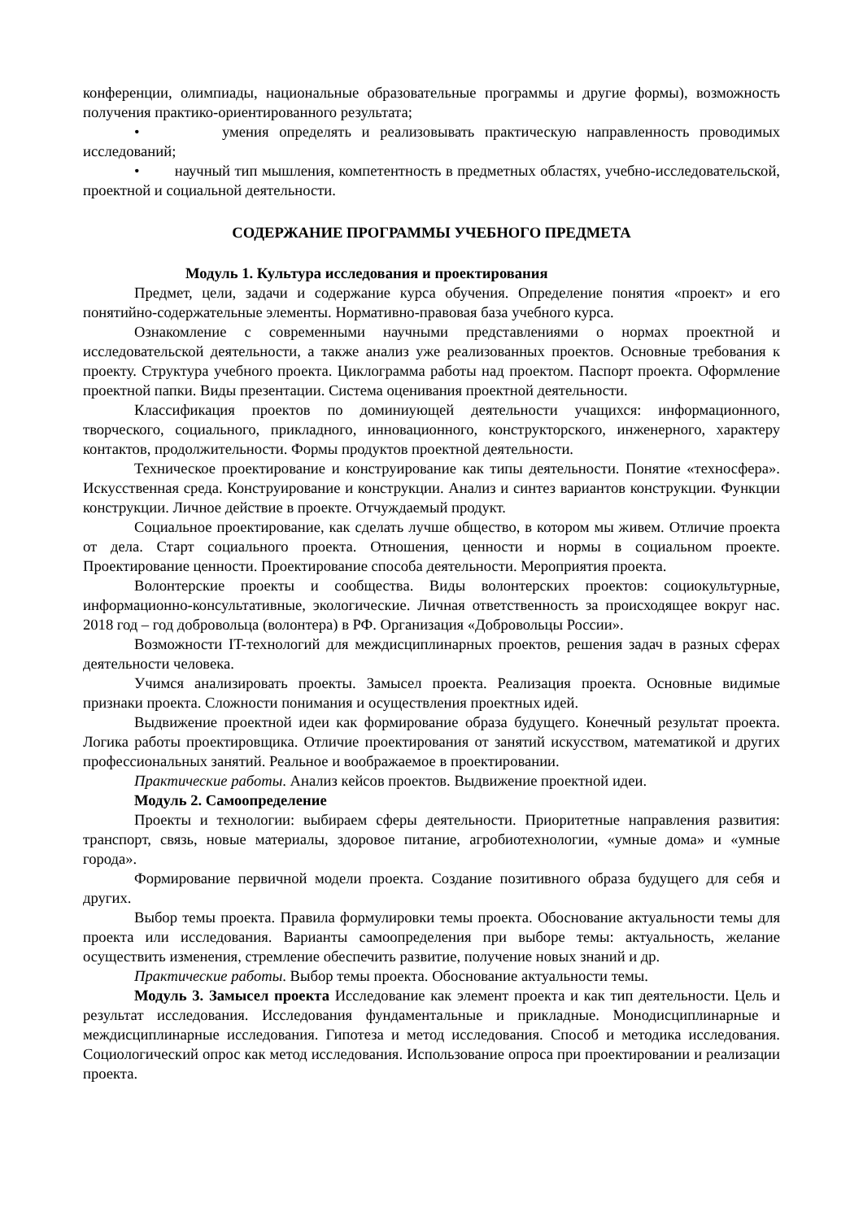конференции, олимпиады, национальные образовательные программы и другие формы), возможность получения практико-ориентированного результата;
• умения определять и реализовывать практическую направленность проводимых исследований;
• научный тип мышления, компетентность в предметных областях, учебно-исследовательской, проектной и социальной деятельности.
СОДЕРЖАНИЕ ПРОГРАММЫ УЧЕБНОГО ПРЕДМЕТА
Модуль 1. Культура исследования и проектирования
Предмет, цели, задачи и содержание курса обучения. Определение понятия «проект» и его понятийно-содержательные элементы. Нормативно-правовая база учебного курса.
Ознакомление с современными научными представлениями о нормах проектной и исследовательской деятельности, а также анализ уже реализованных проектов. Основные требования к проекту. Структура учебного проекта. Циклограмма работы над проектом. Паспорт проекта. Оформление проектной папки. Виды презентации. Система оценивания проектной деятельности.
Классификация проектов по доминиующей деятельности учащихся: информационного, творческого, социального, прикладного, инновационного, конструкторского, инженерного, характеру контактов, продолжительности. Формы продуктов проектной деятельности.
Техническое проектирование и конструирование как типы деятельности. Понятие «техносфера». Искусственная среда. Конструирование и конструкции. Анализ и синтез вариантов конструкции. Функции конструкции. Личное действие в проекте. Отчуждаемый продукт.
Социальное проектирование, как сделать лучше общество, в котором мы живем. Отличие проекта от дела. Старт социального проекта. Отношения, ценности и нормы в социальном проекте. Проектирование ценности. Проектирование способа деятельности. Мероприятия проекта.
Волонтерские проекты и сообщества. Виды волонтерских проектов: социокультурные, информационно-консультативные, экологические. Личная ответственность за происходящее вокруг нас. 2018 год – год добровольца (волонтера) в РФ. Организация «Добровольцы России».
Возможности IT-технологий для междисциплинарных проектов, решения задач в разных сферах деятельности человека.
Учимся анализировать проекты. Замысел проекта. Реализация проекта. Основные видимые признаки проекта. Сложности понимания и осуществления проектных идей.
Выдвижение проектной идеи как формирование образа будущего. Конечный результат проекта. Логика работы проектировщика. Отличие проектирования от занятий искусством, математикой и других профессиональных занятий. Реальное и воображаемое в проектировании.
Практические работы. Анализ кейсов проектов. Выдвижение проектной идеи.
Модуль 2. Самоопределение
Проекты и технологии: выбираем сферы деятельности. Приоритетные направления развития: транспорт, связь, новые материалы, здоровое питание, агробиотехнологии, «умные дома» и «умные города».
Формирование первичной модели проекта. Создание позитивного образа будущего для себя и других.
Выбор темы проекта. Правила формулировки темы проекта. Обоснование актуальности темы для проекта или исследования. Варианты самоопределения при выборе темы: актуальность, желание осуществить изменения, стремление обеспечить развитие, получение новых знаний и др.
Практические работы. Выбор темы проекта. Обоснование актуальности темы.
Модуль 3. Замысел проекта Исследование как элемент проекта и как тип деятельности. Цель и результат исследования. Исследования фундаментальные и прикладные. Монодисциплинарные и междисциплинарные исследования. Гипотеза и метод исследования. Способ и методика исследования. Социологический опрос как метод исследования. Использование опроса при проектировании и реализации проекта.